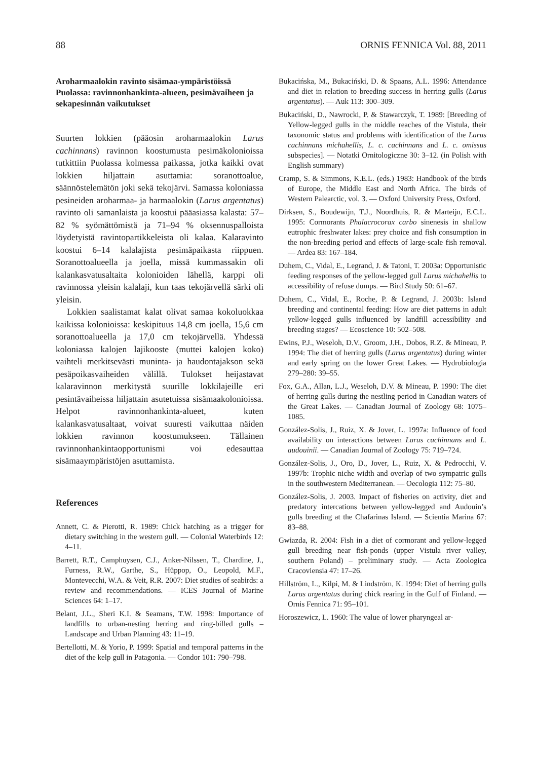88 ORNIS FENNICA Vol. 88, 2011
Aroharmaalokin ravinto sisämaa-ympäristöissä Puolassa: ravinnonhankinta-alueen, pesimävaiheen ja sekapesinnän vaikutukset
Suurten lokkien (pääosin aroharmaalokin Larus cachinnans) ravinnon koostumusta pesimäkolonioissa tutkittiin Puolassa kolmessa paikassa, jotka kaikki ovat lokkien hiljattain asuttamia: soranottoalue, säännöstelemätön joki sekä tekojärvi. Samassa koloniassa pesineiden aroharmaa- ja harmaalokin (Larus argentatus) ravinto oli samanlaista ja koostui pääasiassa kalasta: 57–82 % syömättömistä ja 71–94 % oksennuspalloista löydetyistä ravintopartikkeleista oli kalaa. Kalaravinto koostui 6–14 kalalajista pesimäpaikasta riippuen. Soranottoalueella ja joella, missä kummassakin oli kalankasvatusaltaita kolonioiden lähellä, karppi oli ravinnossa yleisin kalalaji, kun taas tekojärvellä särki oli yleisin.
Lokkien saalistamat kalat olivat samaa kokoluokkaa kaikissa kolonioissa: keskipituus 14,8 cm joella, 15,6 cm soranottoalueella ja 17,0 cm tekojärvellä. Yhdessä koloniassa kalojen lajikooste (muttei kalojen koko) vaihteli merkitsevästi muninta- ja haudontajakson sekä pesäpoikasvaiheiden välillä. Tulokset heijastavat kalaravinnon merkitystä suurille lokkilajeille eri pesintävaiheissa hiljattain asutetuissa sisämaakolonioissa. Helpot ravinnonhankinta-alueet, kuten kalankasvatusaltaat, voivat suuresti vaikuttaa näiden lokkien ravinnon koostumukseen. Tällainen ravinnonhankintaopportunismi voi edesauttaa sisämaaympäristöjen asuttamista.
References
Annett, C. & Pierotti, R. 1989: Chick hatching as a trigger for dietary switching in the western gull. — Colonial Waterbirds 12: 4–11.
Barrett, R.T., Camphuysen, C.J., Anker-Nilssen, T., Chardine, J., Furness, R.W., Garthe, S., Hüppop, O., Leopold, M.F., Montevecchi, W.A. & Veit, R.R. 2007: Diet studies of seabirds: a review and recommendations. — ICES Journal of Marine Sciences 64: 1–17.
Belant, J.L., Sheri K.I. & Seamans, T.W. 1998: Importance of landfills to urban-nesting herring and ring-billed gulls – Landscape and Urban Planning 43: 11–19.
Bertellotti, M. & Yorio, P. 1999: Spatial and temporal patterns in the diet of the kelp gull in Patagonia. — Condor 101: 790–798.
Bukacińska, M., Bukaciński, D. & Spaans, A.L. 1996: Attendance and diet in relation to breeding success in herring gulls (Larus argentatus). — Auk 113: 300–309.
Bukaciński, D., Nawrocki, P. & Stawarczyk, T. 1989: [Breeding of Yellow-legged gulls in the middle reaches of the Vistula, their taxonomic status and problems with identification of the Larus cachinnans michahellis, L. c. cachinnans and L. c. omissus subspecies]. — Notatki Ornitologiczne 30: 3–12. (in Polish with English summary)
Cramp, S. & Simmons, K.E.L. (eds.) 1983: Handbook of the birds of Europe, the Middle East and North Africa. The birds of Western Palearctic, vol. 3. — Oxford University Press, Oxford.
Dirksen, S., Boudewijn, T.J., Noordhuis, R. & Marteijn, E.C.L. 1995: Cormorants Phalacrocorax carbo sinenesis in shallow eutrophic freshwater lakes: prey choice and fish consumption in the non-breeding period and effects of large-scale fish removal. — Ardea 83: 167–184.
Duhem, C., Vidal, E., Legrand, J. & Tatoni, T. 2003a: Opportunistic feeding responses of the yellow-legged gull Larus michahellis to accessibility of refuse dumps. — Bird Study 50: 61–67.
Duhem, C., Vidal, E., Roche, P. & Legrand, J. 2003b: Island breeding and continental feeding: How are diet patterns in adult yellow-legged gulls influenced by landfill accessibility and breeding stages? — Ecoscience 10: 502–508.
Ewins, P.J., Weseloh, D.V., Groom, J.H., Dobos, R.Z. & Mineau, P. 1994: The diet of herring gulls (Larus argentatus) during winter and early spring on the lower Great Lakes. — Hydrobiologia 279–280: 39–55.
Fox, G.A., Allan, L.J., Weseloh, D.V. & Mineau, P. 1990: The diet of herring gulls during the nestling period in Canadian waters of the Great Lakes. — Canadian Journal of Zoology 68: 1075–1085.
González-Solis, J., Ruiz, X. & Jover, L. 1997a: Influence of food availability on interactions between Larus cachinnans and L. audouinii. — Canadian Journal of Zoology 75: 719–724.
González-Solis, J., Oro, D., Jover, L., Ruiz, X. & Pedrocchi, V. 1997b: Trophic niche width and overlap of two sympatric gulls in the southwestern Mediterranean. — Oecologia 112: 75–80.
González-Solis, J. 2003. Impact of fisheries on activity, diet and predatory intercations between yellow-legged and Audouin’s gulls breeding at the Chafarinas Island. — Scientia Marina 67: 83–88.
Gwiazda, R. 2004: Fish in a diet of cormorant and yellow-legged gull breeding near fish-ponds (upper Vistula river valley, southern Poland) – preliminary study. — Acta Zoologica Cracoviensia 47: 17–26.
Hillström, L., Kilpi, M. & Lindström, K. 1994: Diet of herring gulls Larus argentatus during chick rearing in the Gulf of Finland. — Ornis Fennica 71: 95–101.
Horoszewicz, L. 1960: The value of lower pharyngeal ar-